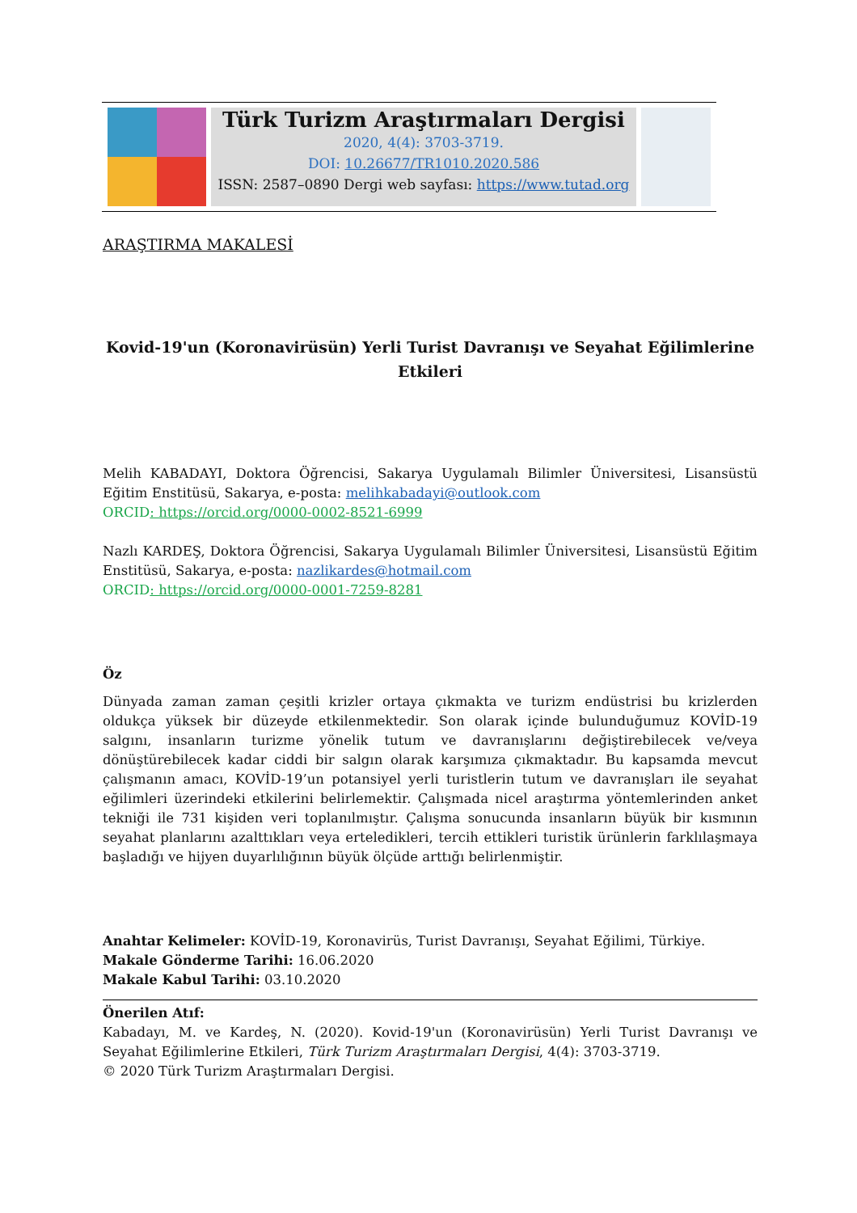Türk Turizm Araştırmaları Dergisi
2020, 4(4): 3703-3719.
DOI: 10.26677/TR1010.2020.586
ISSN: 2587–0890 Dergi web sayfası: https://www.tutad.org
ARAŞTIRMA MAKALESİ
Kovid-19'un (Koronavirüsün) Yerli Turist Davranışı ve Seyahat Eğilimlerine Etkileri
Melih KABADAYI, Doktora Öğrencisi, Sakarya Uygulamalı Bilimler Üniversitesi, Lisansüstü Eğitim Enstitüsü, Sakarya, e-posta: melihkabadayi@outlook.com
ORCID: https://orcid.org/0000-0002-8521-6999
Nazlı KARDEŞ, Doktora Öğrencisi, Sakarya Uygulamalı Bilimler Üniversitesi, Lisansüstü Eğitim Enstitüsü, Sakarya, e-posta: nazlikardes@hotmail.com
ORCID: https://orcid.org/0000-0001-7259-8281
Öz
Dünyada zaman zaman çeşitli krizler ortaya çıkmakta ve turizm endüstrisi bu krizlerden oldukça yüksek bir düzeyde etkilenmektedir. Son olarak içinde bulunduğumuz KOVİD-19 salgını, insanların turizme yönelik tutum ve davranışlarını değiştirebilecek ve/veya dönüştürebilecek kadar ciddi bir salgın olarak karşımıza çıkmaktadır. Bu kapsamda mevcut çalışmanın amacı, KOVİD-19’un potansiyel yerli turistlerin tutum ve davranışları ile seyahat eğilimleri üzerindeki etkilerini belirlemektir. Çalışmada nicel araştırma yöntemlerinden anket tekniği ile 731 kişiden veri toplanılmıştır. Çalışma sonucunda insanların büyük bir kısmının seyahat planlarını azalttıkları veya erteledikleri, tercih ettikleri turistik ürünlerin farklılaşmaya başladığı ve hijyen duyarlılığının büyük ölçüde arttığı belirlenmiştir.
Anahtar Kelimeler: KOVİD-19, Koronavirüs, Turist Davranışı, Seyahat Eğilimi, Türkiye.
Makale Gönderme Tarihi: 16.06.2020
Makale Kabul Tarihi: 03.10.2020
Önerilen Atıf:
Kabadayı, M. ve Kardeş, N. (2020). Kovid-19'un (Koronavirüsün) Yerli Turist Davranışı ve Seyahat Eğilimlerine Etkileri, Türk Turizm Araştırmaları Dergisi, 4(4): 3703-3719.
© 2020 Türk Turizm Araştırmaları Dergisi.